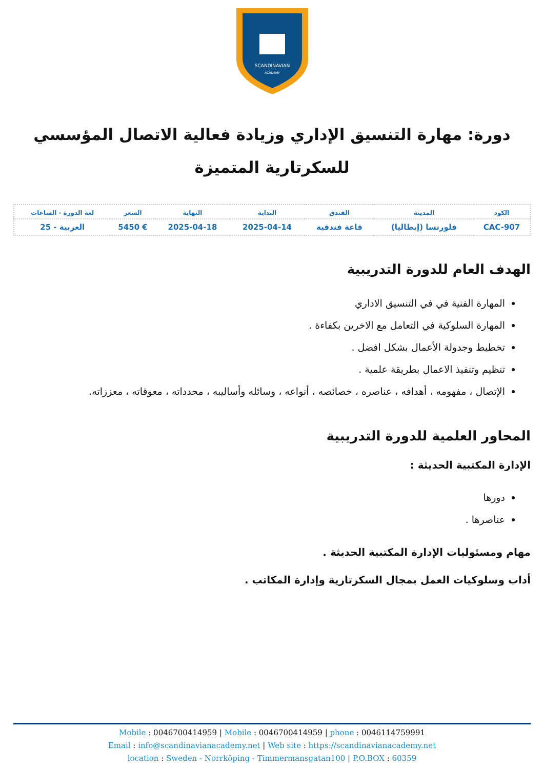SCANDINAVIAN
ACADEMY
دورة: مهارة التنسيق الإداري وزيادة فعالية الاتصال المؤسسي للسكرتارية المتميزة
| الكود | المدينة | الفندق | البداية | النهاية | السعر | لغة الدورة - الساعات |
| --- | --- | --- | --- | --- | --- | --- |
| CAC-907 | فلورنسا (إيطاليا) | قاعة فندقية | 2025-04-14 | 2025-04-18 | € 5450 | العربية - 25 |
الهدف العام للدورة التدريبية
المهارة الفنية في في التنسيق الاداري
المهارة السلوكية في التعامل مع الاخرين بكفاءة .
تخطيط وجدولة الأعمال بشكل افضل .
تنظيم وتنفيذ الاعمال بطريقة علمية .
الإتصال ، مفهومه ، أهدافه ، عناصره ، خصائصه ، أنواعه ، وسائله وأساليبه ، محدداته ، معوقاته ، معززاته.
المحاور العلمية للدورة التدريبية
الإدارة المكتبية الحديثة :
دورها
عناصرها .
مهام ومسئوليات الإدارة المكتبية الحديثة .
أداب وسلوكيات العمل بمجال السكرتارية وإدارة المكاتب .
Mobile : 0046700414959 | Mobile : 0046700414959 | phone : 0046114759991
Email : info@scandinavianacademy.net | Web site : https://scandinavianacademy.net
location : Sweden - Norrköping - Timmermansgatan100 | P.O.BOX : 60359